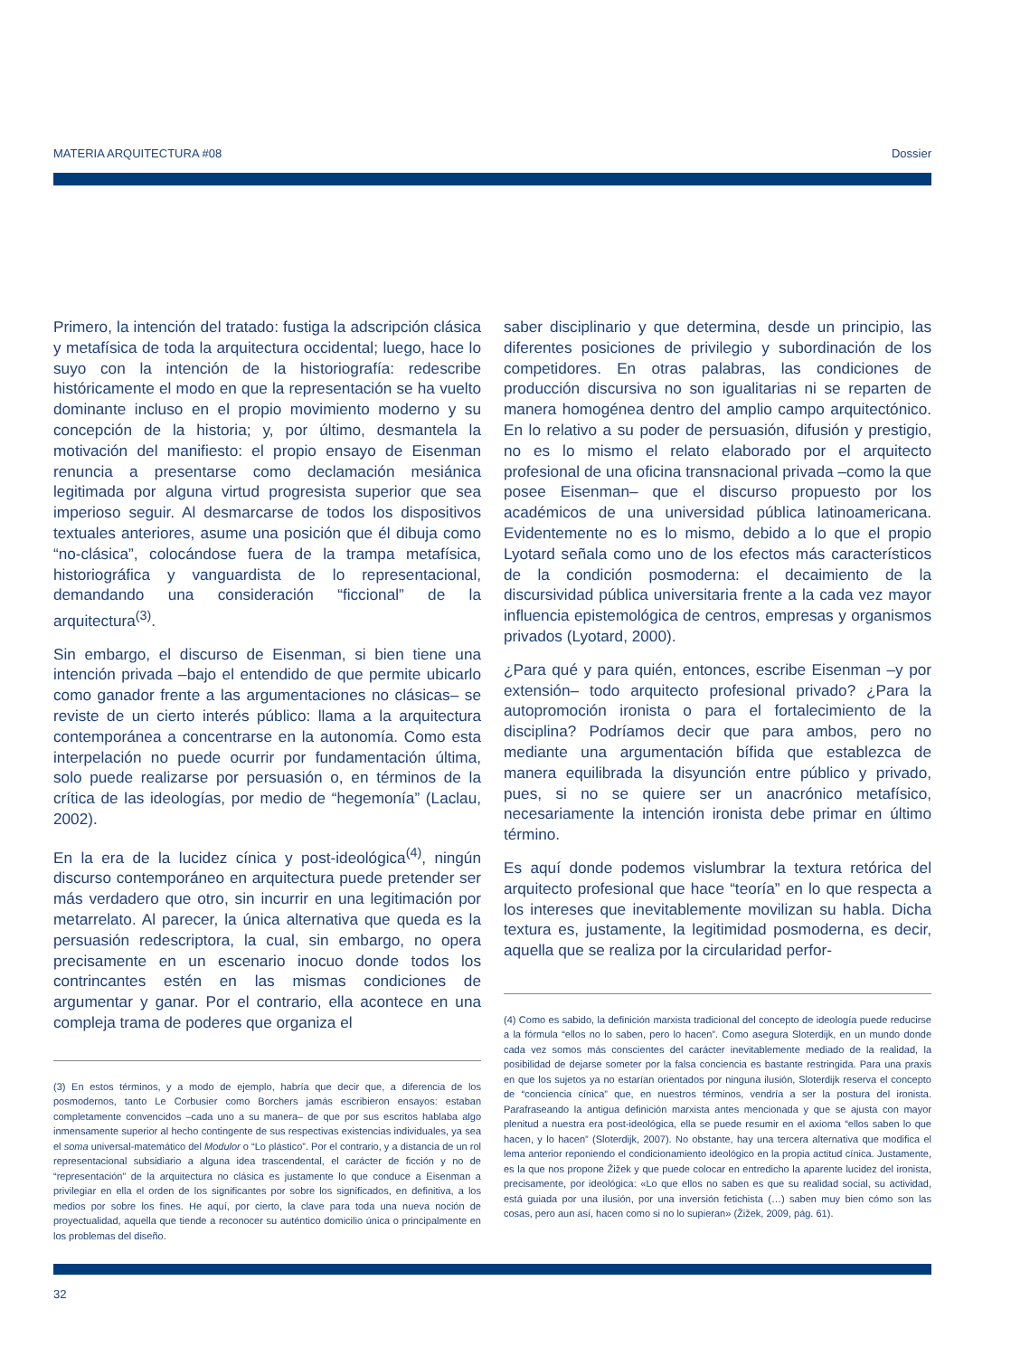MATERIA ARQUITECTURA #08 Dossier
Primero, la intención del tratado: fustiga la adscripción clásica y metafísica de toda la arquitectura occidental; luego, hace lo suyo con la intención de la historiografía: redescribe históricamente el modo en que la representación se ha vuelto dominante incluso en el propio movimiento moderno y su concepción de la historia; y, por último, desmantela la motivación del manifiesto: el propio ensayo de Eisenman renuncia a presentarse como declamación mesiánica legitimada por alguna virtud progresista superior que sea imperioso seguir. Al desmarcarse de todos los dispositivos textuales anteriores, asume una posición que él dibuja como “no-clásica”, colocándose fuera de la trampa metafísica, historiográfica y vanguardista de lo representacional, demandando una consideración “ficcional” de la arquitectura<sup>(3)</sup>.
Sin embargo, el discurso de Eisenman, si bien tiene una intención privada –bajo el entendido de que permite ubicarlo como ganador frente a las argumentaciones no clásicas– se reviste de un cierto interés público: llama a la arquitectura contemporánea a concentrarse en la autonomía. Como esta interpelación no puede ocurrir por fundamentación última, solo puede realizarse por persuasión o, en términos de la crítica de las ideologías, por medio de “hegemonía” (Laclau, 2002).
En la era de la lucidez cínica y post-ideológica<sup>(4)</sup>, ningún discurso contemporáneo en arquitectura puede pretender ser más verdadero que otro, sin incurrir en una legitimación por metarrelato. Al parecer, la única alternativa que queda es la persuasión redescriptora, la cual, sin embargo, no opera precisamente en un escenario inocuo donde todos los contrincantes estén en las mismas condiciones de argumentar y ganar. Por el contrario, ella acontece en una compleja trama de poderes que organiza el
(3) En estos términos, y a modo de ejemplo, habría que decir que, a diferencia de los posmodernos, tanto Le Corbusier como Borchers jamás escribieron ensayos: estaban completamente convencidos –cada uno a su manera– de que por sus escritos hablaba algo inmensamente superior al hecho contingente de sus respectivas existencias individuales, ya sea el soma universal-matemático del Modulor o “Lo plástico”. Por el contrario, y a distancia de un rol representacional subsidiario a alguna idea trascendental, el carácter de ficción y no de “representación” de la arquitectura no clásica es justamente lo que conduce a Eisenman a privilegiar en ella el orden de los significantes por sobre los significados, en definitiva, a los medios por sobre los fines. He aquí, por cierto, la clave para toda una nueva noción de proyectualidad, aquella que tiende a reconocer su auténtico domicilio única o principalmente en los problemas del diseño.
saber disciplinario y que determina, desde un principio, las diferentes posiciones de privilegio y subordinación de los competidores. En otras palabras, las condiciones de producción discursiva no son igualitarias ni se reparten de manera homogénea dentro del amplio campo arquitectónico. En lo relativo a su poder de persuasión, difusión y prestigio, no es lo mismo el relato elaborado por el arquitecto profesional de una oficina transnacional privada –como la que posee Eisenman– que el discurso propuesto por los académicos de una universidad pública latinoamericana. Evidentemente no es lo mismo, debido a lo que el propio Lyotard señala como uno de los efectos más característicos de la condición posmoderna: el decaimiento de la discursividad pública universitaria frente a la cada vez mayor influencia epistemológica de centros, empresas y organismos privados (Lyotard, 2000).
¿Para qué y para quién, entonces, escribe Eisenman –y por extensión– todo arquitecto profesional privado? ¿Para la autopromoción ironista o para el fortalecimiento de la disciplina? Podríamos decir que para ambos, pero no mediante una argumentación bífida que establezca de manera equilibrada la disyunción entre público y privado, pues, si no se quiere ser un anacrónico metafísico, necesariamente la intención ironista debe primar en último término.
Es aquí donde podemos vislumbrar la textura retórica del arquitecto profesional que hace “teoría” en lo que respecta a los intereses que inevitablemente movilizan su habla. Dicha textura es, justamente, la legitimidad posmoderna, es decir, aquella que se realiza por la circularidad perfor-
(4) Como es sabido, la definición marxista tradicional del concepto de ideología puede reducirse a la fórmula “ellos no lo saben, pero lo hacen”. Como asegura Sloterdijk, en un mundo donde cada vez somos más conscientes del carácter inevitablemente mediado de la realidad, la posibilidad de dejarse someter por la falsa conciencia es bastante restringida. Para una praxis en que los sujetos ya no estarían orientados por ninguna ilusión, Sloterdijk reserva el concepto de “conciencia cínica” que, en nuestros términos, vendría a ser la postura del ironista. Parafraseando la antigua definición marxista antes mencionada y que se ajusta con mayor plenitud a nuestra era post-ideológica, ella se puede resumir en el axioma “ellos saben lo que hacen, y lo hacen” (Sloterdijk, 2007). No obstante, hay una tercera alternativa que modifica el lema anterior reponiendo el condicionamiento ideológico en la propia actitud cínica. Justamente, es la que nos propone Žižek y que puede colocar en entredicho la aparente lucidez del ironista, precisamente, por ideológica: «Lo que ellos no saben es que su realidad social, su actividad, está guiada por una ilusión, por una inversión fetichista (…) saben muy bien cómo son las cosas, pero aun así, hacen como si no lo supieran» (Žižek, 2009, pág. 61).
32